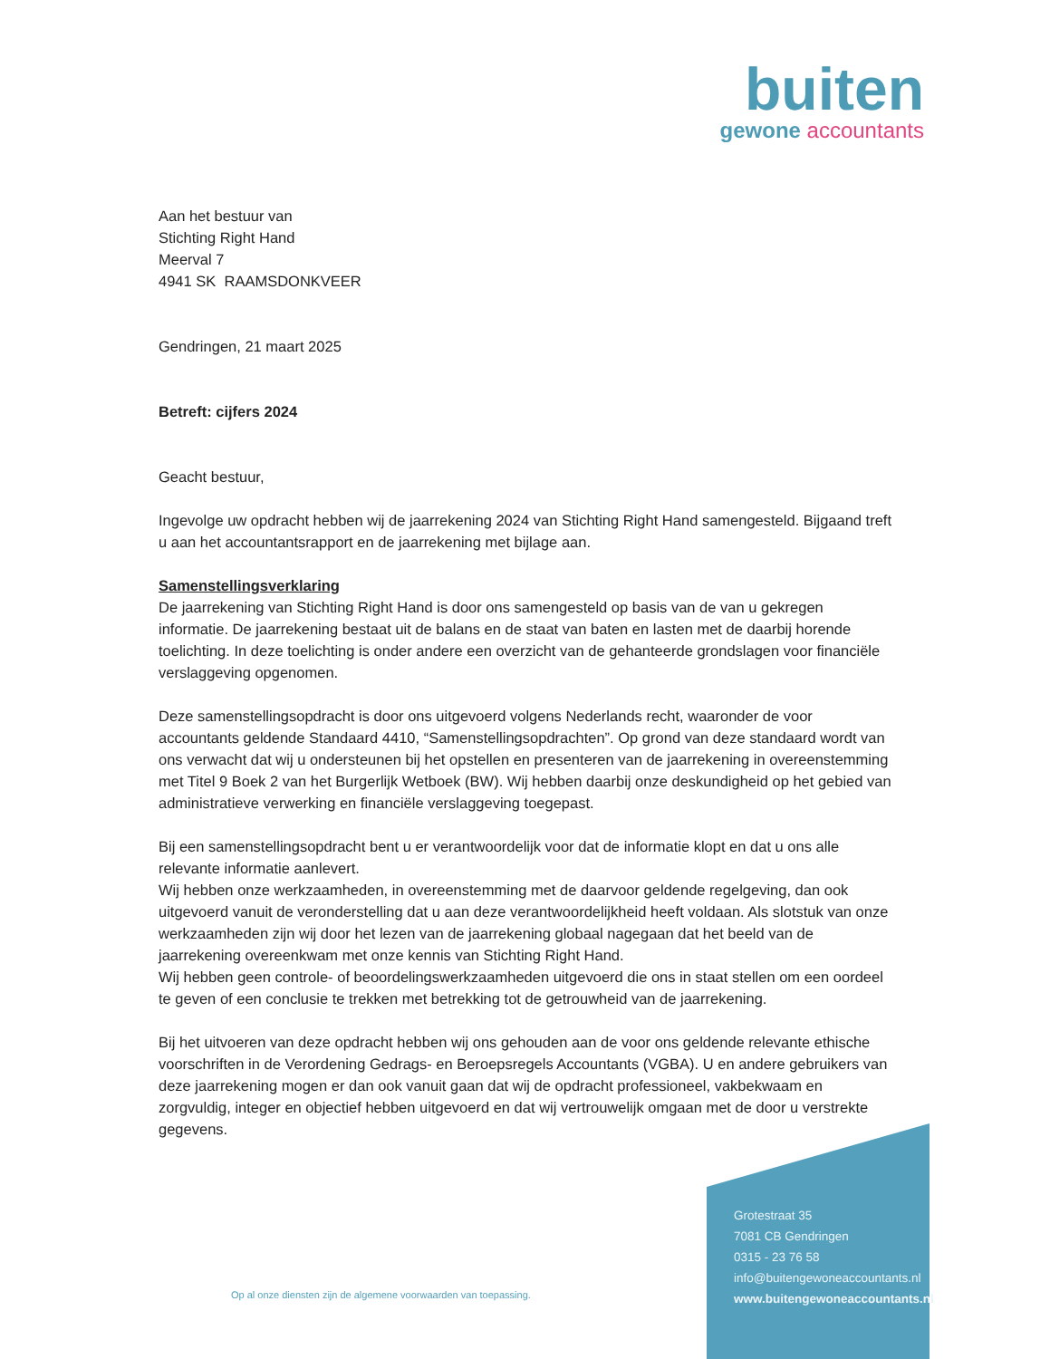buiten
gewone accountants
Aan het bestuur van
Stichting Right Hand
Meerval 7
4941 SK RAAMSDONKVEER
Gendringen, 21 maart 2025
Betreft: cijfers 2024
Geacht bestuur,
Ingevolge uw opdracht hebben wij de jaarrekening 2024 van Stichting Right Hand samengesteld. Bijgaand treft u aan het accountantsrapport en de jaarrekening met bijlage aan.
Samenstellingsverklaring
De jaarrekening van Stichting Right Hand is door ons samengesteld op basis van de van u gekregen informatie. De jaarrekening bestaat uit de balans en de staat van baten en lasten met de daarbij horende toelichting. In deze toelichting is onder andere een overzicht van de gehanteerde grondslagen voor financiële verslaggeving opgenomen.
Deze samenstellingsopdracht is door ons uitgevoerd volgens Nederlands recht, waaronder de voor accountants geldende Standaard 4410, “Samenstellingsopdrachten”. Op grond van deze standaard wordt van ons verwacht dat wij u ondersteunen bij het opstellen en presenteren van de jaarrekening in overeenstemming met Titel 9 Boek 2 van het Burgerlijk Wetboek (BW). Wij hebben daarbij onze deskundigheid op het gebied van administratieve verwerking en financiële verslaggeving toegepast.
Bij een samenstellingsopdracht bent u er verantwoordelijk voor dat de informatie klopt en dat u ons alle relevante informatie aanlevert.
Wij hebben onze werkzaamheden, in overeenstemming met de daarvoor geldende regelgeving, dan ook uitgevoerd vanuit de veronderstelling dat u aan deze verantwoordelijkheid heeft voldaan. Als slotstuk van onze werkzaamheden zijn wij door het lezen van de jaarrekening globaal nagegaan dat het beeld van de jaarrekening overeenkwam met onze kennis van Stichting Right Hand.
Wij hebben geen controle- of beoordelingswerkzaamheden uitgevoerd die ons in staat stellen om een oordeel te geven of een conclusie te trekken met betrekking tot de getrouwheid van de jaarrekening.
Bij het uitvoeren van deze opdracht hebben wij ons gehouden aan de voor ons geldende relevante ethische voorschriften in de Verordening Gedrags- en Beroepsregels Accountants (VGBA). U en andere gebruikers van deze jaarrekening mogen er dan ook vanuit gaan dat wij de opdracht professioneel, vakbekwaam en zorgvuldig, integer en objectief hebben uitgevoerd en dat wij vertrouwelijk omgaan met de door u verstrekte gegevens.
Op al onze diensten zijn de algemene voorwaarden van toepassing.
Grotestraat 35
7081 CB Gendringen
0315 - 23 76 58
info@buitengewoneaccountants.nl
www.buitengewoneaccountants.nl